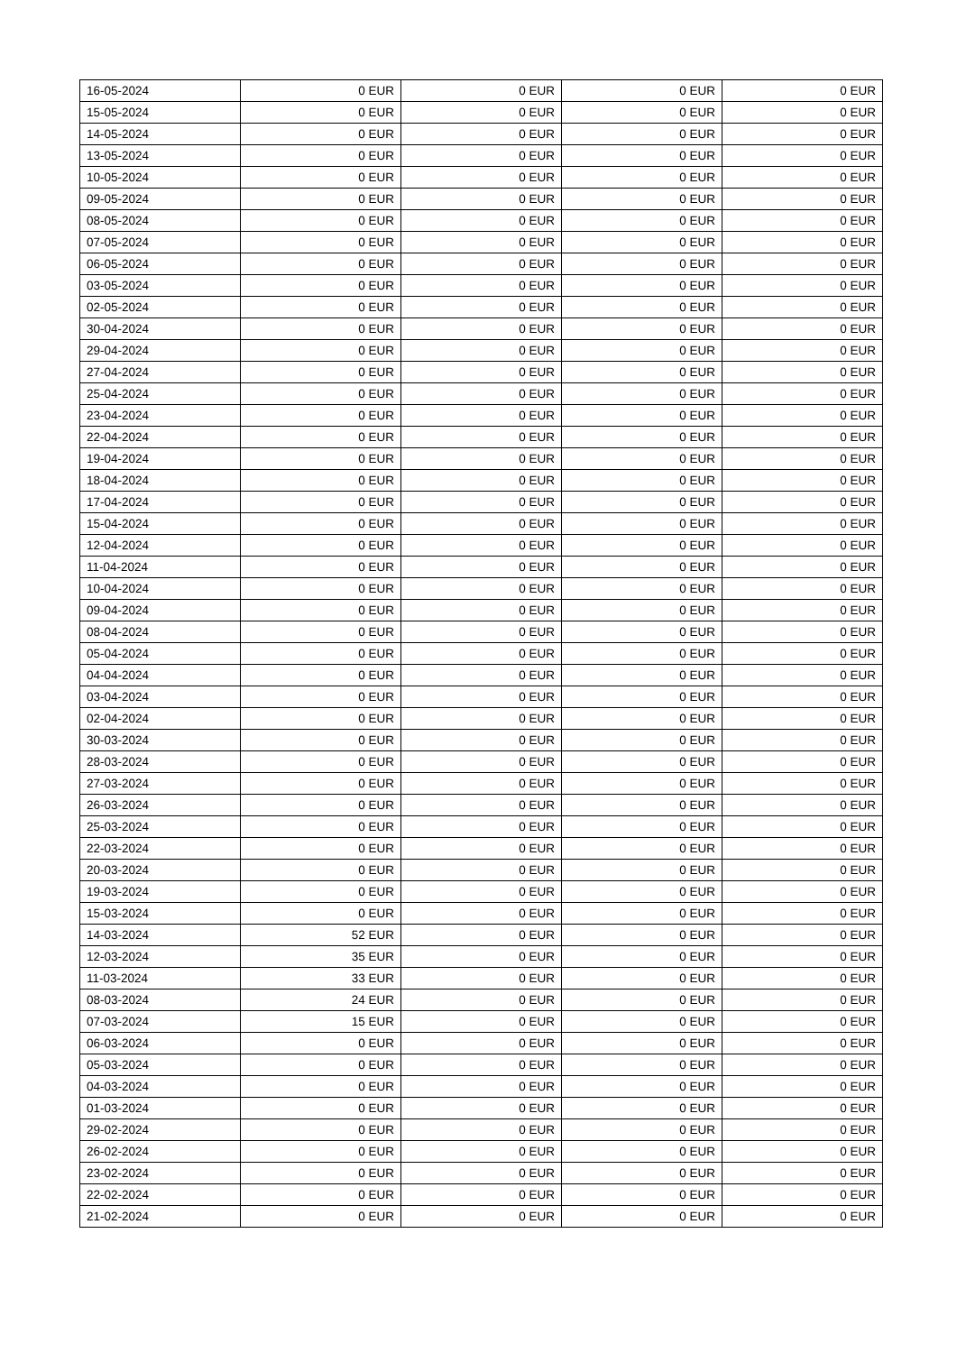| 16-05-2024 | 0 EUR | 0 EUR | 0 EUR | 0 EUR |
| 15-05-2024 | 0 EUR | 0 EUR | 0 EUR | 0 EUR |
| 14-05-2024 | 0 EUR | 0 EUR | 0 EUR | 0 EUR |
| 13-05-2024 | 0 EUR | 0 EUR | 0 EUR | 0 EUR |
| 10-05-2024 | 0 EUR | 0 EUR | 0 EUR | 0 EUR |
| 09-05-2024 | 0 EUR | 0 EUR | 0 EUR | 0 EUR |
| 08-05-2024 | 0 EUR | 0 EUR | 0 EUR | 0 EUR |
| 07-05-2024 | 0 EUR | 0 EUR | 0 EUR | 0 EUR |
| 06-05-2024 | 0 EUR | 0 EUR | 0 EUR | 0 EUR |
| 03-05-2024 | 0 EUR | 0 EUR | 0 EUR | 0 EUR |
| 02-05-2024 | 0 EUR | 0 EUR | 0 EUR | 0 EUR |
| 30-04-2024 | 0 EUR | 0 EUR | 0 EUR | 0 EUR |
| 29-04-2024 | 0 EUR | 0 EUR | 0 EUR | 0 EUR |
| 27-04-2024 | 0 EUR | 0 EUR | 0 EUR | 0 EUR |
| 25-04-2024 | 0 EUR | 0 EUR | 0 EUR | 0 EUR |
| 23-04-2024 | 0 EUR | 0 EUR | 0 EUR | 0 EUR |
| 22-04-2024 | 0 EUR | 0 EUR | 0 EUR | 0 EUR |
| 19-04-2024 | 0 EUR | 0 EUR | 0 EUR | 0 EUR |
| 18-04-2024 | 0 EUR | 0 EUR | 0 EUR | 0 EUR |
| 17-04-2024 | 0 EUR | 0 EUR | 0 EUR | 0 EUR |
| 15-04-2024 | 0 EUR | 0 EUR | 0 EUR | 0 EUR |
| 12-04-2024 | 0 EUR | 0 EUR | 0 EUR | 0 EUR |
| 11-04-2024 | 0 EUR | 0 EUR | 0 EUR | 0 EUR |
| 10-04-2024 | 0 EUR | 0 EUR | 0 EUR | 0 EUR |
| 09-04-2024 | 0 EUR | 0 EUR | 0 EUR | 0 EUR |
| 08-04-2024 | 0 EUR | 0 EUR | 0 EUR | 0 EUR |
| 05-04-2024 | 0 EUR | 0 EUR | 0 EUR | 0 EUR |
| 04-04-2024 | 0 EUR | 0 EUR | 0 EUR | 0 EUR |
| 03-04-2024 | 0 EUR | 0 EUR | 0 EUR | 0 EUR |
| 02-04-2024 | 0 EUR | 0 EUR | 0 EUR | 0 EUR |
| 30-03-2024 | 0 EUR | 0 EUR | 0 EUR | 0 EUR |
| 28-03-2024 | 0 EUR | 0 EUR | 0 EUR | 0 EUR |
| 27-03-2024 | 0 EUR | 0 EUR | 0 EUR | 0 EUR |
| 26-03-2024 | 0 EUR | 0 EUR | 0 EUR | 0 EUR |
| 25-03-2024 | 0 EUR | 0 EUR | 0 EUR | 0 EUR |
| 22-03-2024 | 0 EUR | 0 EUR | 0 EUR | 0 EUR |
| 20-03-2024 | 0 EUR | 0 EUR | 0 EUR | 0 EUR |
| 19-03-2024 | 0 EUR | 0 EUR | 0 EUR | 0 EUR |
| 15-03-2024 | 0 EUR | 0 EUR | 0 EUR | 0 EUR |
| 14-03-2024 | 52 EUR | 0 EUR | 0 EUR | 0 EUR |
| 12-03-2024 | 35 EUR | 0 EUR | 0 EUR | 0 EUR |
| 11-03-2024 | 33 EUR | 0 EUR | 0 EUR | 0 EUR |
| 08-03-2024 | 24 EUR | 0 EUR | 0 EUR | 0 EUR |
| 07-03-2024 | 15 EUR | 0 EUR | 0 EUR | 0 EUR |
| 06-03-2024 | 0 EUR | 0 EUR | 0 EUR | 0 EUR |
| 05-03-2024 | 0 EUR | 0 EUR | 0 EUR | 0 EUR |
| 04-03-2024 | 0 EUR | 0 EUR | 0 EUR | 0 EUR |
| 01-03-2024 | 0 EUR | 0 EUR | 0 EUR | 0 EUR |
| 29-02-2024 | 0 EUR | 0 EUR | 0 EUR | 0 EUR |
| 26-02-2024 | 0 EUR | 0 EUR | 0 EUR | 0 EUR |
| 23-02-2024 | 0 EUR | 0 EUR | 0 EUR | 0 EUR |
| 22-02-2024 | 0 EUR | 0 EUR | 0 EUR | 0 EUR |
| 21-02-2024 | 0 EUR | 0 EUR | 0 EUR | 0 EUR |